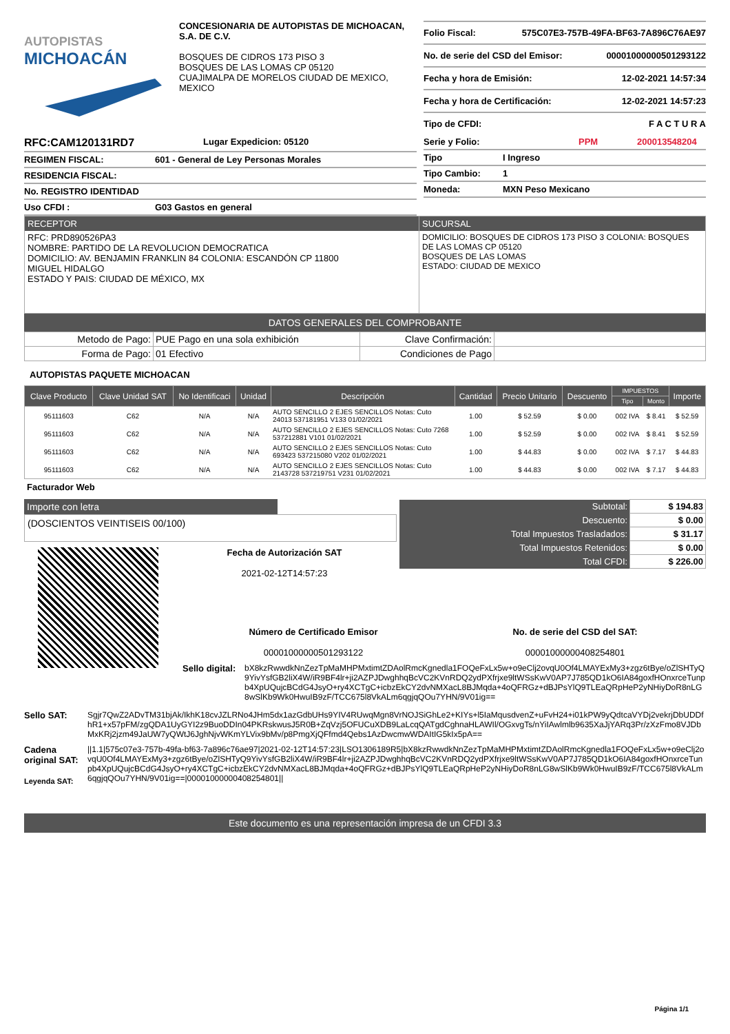AUTOPISTAS
MICHOACÁN
CONCESIONARIA DE AUTOPISTAS DE MICHOACAN, S.A. DE C.V.
BOSQUES DE CIDROS 173 PISO 3
BOSQUES DE LAS LOMAS CP 05120
CUAJIMALPA DE MORELOS CIUDAD DE MEXICO, MEXICO
Folio Fiscal: 575C07E3-757B-49FA-BF63-7A896C76AE97
No. de serie del CSD del Emisor: 00001000000501293122
Fecha y hora de Emisión: 12-02-2021 14:57:34
Fecha y hora de Certificación: 12-02-2021 14:57:23
Tipo de CFDI: F A C T U R A
RFC:CAM120131RD7 Lugar Expedicion: 05120
REGIMEN FISCAL: 601 - General de Ley Personas Morales
RESIDENCIA FISCAL:
No. REGISTRO IDENTIDAD
Uso CFDI : G03 Gastos en general
Serie y Folio: PPM 200013548204
Tipo I Ingreso
Tipo Cambio: 1
Moneda: MXN Peso Mexicano
RECEPTOR
RFC: PRD890526PA3
NOMBRE: PARTIDO DE LA REVOLUCION DEMOCRATICA
DOMICILIO: AV. BENJAMIN FRANKLIN 84 COLONIA: ESCANDÓN CP 11800
MIGUEL HIDALGO
ESTADO Y PAIS: CIUDAD DE MÉXICO, MX
SUCURSAL
DOMICILIO: BOSQUES DE CIDROS 173 PISO 3 COLONIA: BOSQUES DE LAS LOMAS CP 05120
BOSQUES DE LAS LOMAS
ESTADO: CIUDAD DE MEXICO
DATOS GENERALES DEL COMPROBANTE
| Metodo de Pago: | PUE Pago en una sola exhibición | Clave Confirmación: | |
| Forma de Pago: | 01 Efectivo | Condiciones de Pago | |
AUTOPISTAS PAQUETE MICHOACAN
| Clave Producto | Clave Unidad SAT | No Identificaci | Unidad | Descripción | Cantidad | Precio Unitario | Descuento | IMPUESTOS | | Importe |
| --- | --- | --- | --- | --- | --- | --- | --- | --- | --- | --- |
| | | | | | | | | Tipo | Monto | |
| 95111603 | C62 | N/A | N/A | AUTO SENCILLO 2 EJES SENCILLOS Notas: Cuto 24013 537181951 V133 01/02/2021 | 1.00 | $ 52.59 | $ 0.00 | 002 IVA | $ 8.41 | $ 52.59 |
| 95111603 | C62 | N/A | N/A | AUTO SENCILLO 2 EJES SENCILLOS Notas: Cuto 7268 537212881 V101 01/02/2021 | 1.00 | $ 52.59 | $ 0.00 | 002 IVA | $ 8.41 | $ 52.59 |
| 95111603 | C62 | N/A | N/A | AUTO SENCILLO 2 EJES SENCILLOS Notas: Cuto 693423 537215080 V202 01/02/2021 | 1.00 | $ 44.83 | $ 0.00 | 002 IVA | $ 7.17 | $ 44.83 |
| 95111603 | C62 | N/A | N/A | AUTO SENCILLO 2 EJES SENCILLOS Notas: Cuto 2143728 537219751 V231 01/02/2021 | 1.00 | $ 44.83 | $ 0.00 | 002 IVA | $ 7.17 | $ 44.83 |
Facturador Web
Importe con letra
(DOSCIENTOS VEINTISEIS 00/100)
Fecha de Autorización SAT
2021-02-12T14:57:23
| Subtotal: | $ 194.83 |
| Descuento: | $ 0.00 |
| Total Impuestos Trasladados: | $ 31.17 |
| Total Impuestos Retenidos: | $ 0.00 |
| Total CFDI: | $ 226.00 |
Número de Certificado Emisor
00001000000501293122
No. de serie del CSD del SAT:
00001000000408254801
Sello digital:
bX8kzRwwdkNnZezTpMaMHPMxtimtZDAolRmcKgnedla1FOQeFxLx5w+o9eClj2ovqU0Of4LMAYExMy3+zgz6tBye/oZlSHTyQ9YivYsfGB2liX4W/iR9BF4lr+ji2AZPJDwghhqBcVC2KVnRDQ2ydPXfrjxe9ltWSsKwV0AP7J785QD1kO6IA84goxfHOnxrceTunpb4XpUQujcBCdG4JsyO+ry4XCTgC+icbzEkCY2dvNMXacL8BJMqda+4oQFRGz+dBJPsYlQ9TLEaQRpHeP2yNHiyDoR8nLG8wSlKb9Wk0HwuIB9zF/TCC675l8VkALm6qgjqQOu7YHN/9V01ig==
Sello SAT: Sgjr7QwZ2ADvTM31bjAk/IkhK18cvJZLRNo4JHm5dx1azGdbUHs9YIV4RUwqMgn8VrNOJSiGhLe2+KIYs+l5IaMqusdvenZ+uFvH24+i01kPW9yQdtcaVYDj2vekrjDbUDDfhR1+x57pFM/zgQDA1UyGYI2z9BuoDDIn04PKRskwusJ5R0B+ZqVzj5OFUCuXDB9LaLcqQATgdCghnaHLAWIl/OGxvgTs/nYiIAwlmlb9635XaJjYARq3Pr/zXzFmo8VJDbMxKRj2jzm49JaUW7yQWtJ6JghNjvWKmYLVix9bMv/p8PmgXjQFfmd4Qebs1AzDwcmwWDAItIG5kIx5pA==
Cadena original SAT:
Leyenda SAT:
||1.1|575c07e3-757b-49fa-bf63-7a896c76ae97|2021-02-12T14:57:23|LSO1306189R5|bX8kzRwwdkNnZezTpMaMHPMxtimtZDAolRmcKgnedla1FOQeFxLx5w+o9eClj2ovqU0Of4LMAYExMy3+zgz6tBye/oZlSHTyQ9YivYsfGB2liX4W/iR9BF4lr+ji2AZPJDwghhqBcVC2KVnRDQ2ydPXfrjxe9ltWSsKwV0AP7J785QD1kO6IA84goxfHOnxrceTunpb4XpUQujcBCdG4JsyO+ry4XCTgC+icbzEkCY2dvNMXacL8BJMqda+4oQFRGz+dBJPsYlQ9TLEaQRpHeP2yNHiyDoR8nLG8wSlKb9Wk0HwuIB9zF/TCC675l8VkALm6qgjqQOu7YHN/9V01ig==|00001000000408254801||
Este documento es una representación impresa de un CFDI 3.3
Página 1/1